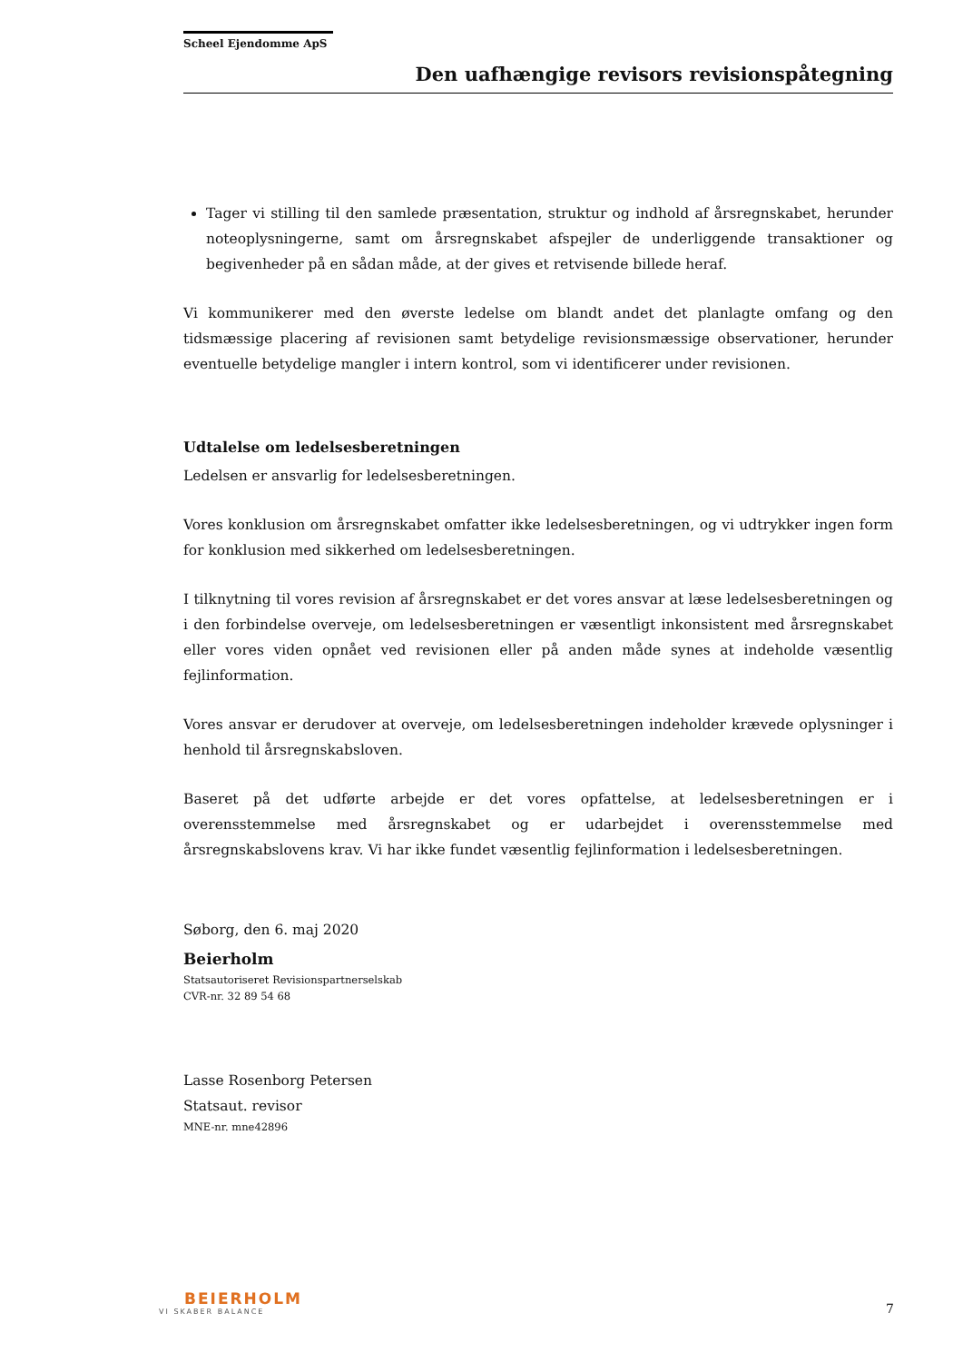Scheel Ejendomme ApS
Den uafhængige revisors revisionspåtegning
Tager vi stilling til den samlede præsentation, struktur og indhold af årsregnskabet, herunder noteoplysningerne, samt om årsregnskabet afspejler de underliggende transaktioner og begivenheder på en sådan måde, at der gives et retvisende billede heraf.
Vi kommunikerer med den øverste ledelse om blandt andet det planlagte omfang og den tidsmæssige placering af revisionen samt betydelige revisionsmæssige observationer, herunder eventuelle betydelige mangler i intern kontrol, som vi identificerer under revisionen.
Udtalelse om ledelsesberetningen
Ledelsen er ansvarlig for ledelsesberetningen.
Vores konklusion om årsregnskabet omfatter ikke ledelsesberetningen, og vi udtrykker ingen form for konklusion med sikkerhed om ledelsesberetningen.
I tilknytning til vores revision af årsregnskabet er det vores ansvar at læse ledelsesberetningen og i den forbindelse overveje, om ledelsesberetningen er væsentligt inkonsistent med årsregnskabet eller vores viden opnået ved revisionen eller på anden måde synes at indeholde væsentlig fejlinformation.
Vores ansvar er derudover at overveje, om ledelsesberetningen indeholder krævede oplysninger i henhold til årsregnskabsloven.
Baseret på det udførte arbejde er det vores opfattelse, at ledelsesberetningen er i overensstemmelse med årsregnskabet og er udarbejdet i overensstemmelse med årsregnskabslovens krav. Vi har ikke fundet væsentlig fejlinformation i ledelsesberetningen.
Søborg, den 6. maj 2020
Beierholm
Statsautoriseret Revisionspartnerselskab
CVR-nr. 32 89 54 68
Lasse Rosenborg Petersen
Statsaut. revisor
MNE-nr. mne42896
BEIERHOLM
VI SKABER BALANCE
7